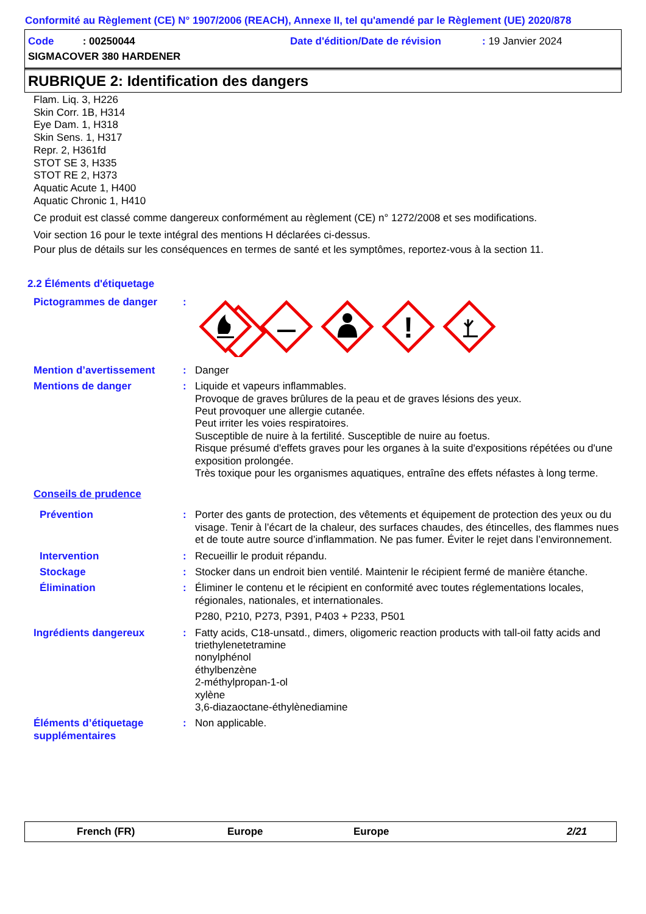Conformité au Règlement (CE) N° 1907/2006 (REACH), Annexe II, tel qu'amendé par le Règlement (UE) 2020/878
Code : 00250044 Date d'édition/Date de révision: 19 Janvier 2024
SIGMACOVER 380 HARDENER
RUBRIQUE 2: Identification des dangers
Flam. Liq. 3, H226
Skin Corr. 1B, H314
Eye Dam. 1, H318
Skin Sens. 1, H317
Repr. 2, H361fd
STOT SE 3, H335
STOT RE 2, H373
Aquatic Acute 1, H400
Aquatic Chronic 1, H410
Ce produit est classé comme dangereux conformément au règlement (CE) n° 1272/2008 et ses modifications.
Voir section 16 pour le texte intégral des mentions H déclarées ci-dessus.
Pour plus de détails sur les conséquences en termes de santé et les symptômes, reportez-vous à la section 11.
2.2 Éléments d'étiquetage
Pictogrammes de danger:
!
Mention d’avertissement: Danger
Mentions de danger: Liquide et vapeurs inflammables.
Provoque de graves brûlures de la peau et de graves lésions des yeux.
Peut provoquer une allergie cutanée.
Peut irriter les voies respiratoires.
Susceptible de nuire à la fertilité. Susceptible de nuire au foetus.
Risque présumé d'effets graves pour les organes à la suite d'expositions répétées ou d'une exposition prolongée.
Très toxique pour les organismes aquatiques, entraîne des effets néfastes à long terme.
Conseils de prudence
Prévention: Porter des gants de protection, des vêtements et équipement de protection des yeux ou du visage. Tenir à l’écart de la chaleur, des surfaces chaudes, des étincelles, des flammes nues et de toute autre source d’inflammation. Ne pas fumer. Éviter le rejet dans l’environnement.
Intervention: Recueillir le produit répandu.
Stockage: Stocker dans un endroit bien ventilé. Maintenir le récipient fermé de manière étanche.
Élimination: Éliminer le contenu et le récipient en conformité avec toutes réglementations locales, régionales, nationales, et internationales.
P280, P210, P273, P391, P403 + P233, P501
Ingrédients dangereux: Fatty acids, C18-unsatd., dimers, oligomeric reaction products with tall-oil fatty acids and triethylenetetramine
nonylphénol
éthylbenzène
2-méthylpropan-1-ol
xylène
3,6-diazaoctane-éthylènediamine
Éléments d’étiquetage supplémentaires: Non applicable.
French (FR) Europe Europe 2/21